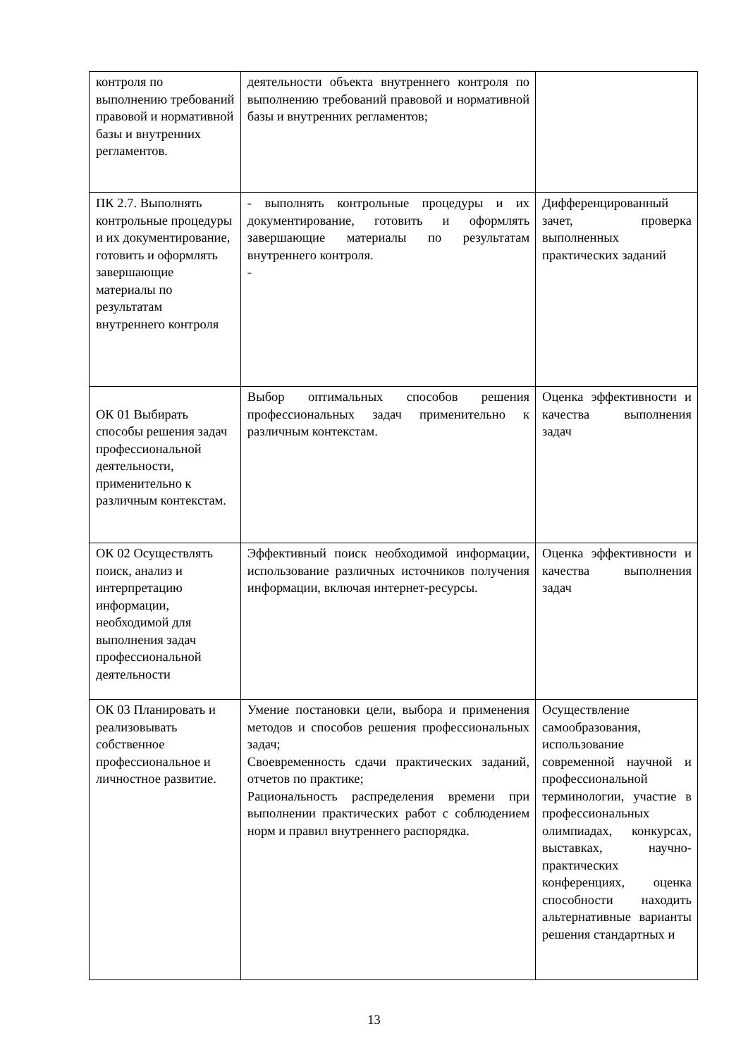| контроля по выполнению требований правовой и нормативной базы и внутренних регламентов. | деятельности объекта внутреннего контроля по выполнению требований правовой и нормативной базы и внутренних регламентов; | |
| ПК 2.7. Выполнять контрольные процедуры и их документирование, готовить и оформлять завершающие материалы по результатам внутреннего контроля | - выполнять контрольные процедуры и их документирование, готовить и оформлять завершающие материалы по результатам внутреннего контроля. - | Дифференцированный зачет, проверка выполненных практических заданий |
| ОК 01 Выбирать способы решения задач профессиональной деятельности, применительно к различным контекстам. | Выбор оптимальных способов решения профессиональных задач применительно к различным контекстам. | Оценка эффективности и качества выполнения задач |
| ОК 02 Осуществлять поиск, анализ и интерпретацию информации, необходимой для выполнения задач профессиональной деятельности | Эффективный поиск необходимой информации, использование различных источников получения информации, включая интернет-ресурсы. | Оценка эффективности и качества выполнения задач |
| ОК 03 Планировать и реализовывать собственное профессиональное и личностное развитие. | Умение постановки цели, выбора и применения методов и способов решения профессиональных задач; Своевременность сдачи практических заданий, отчетов по практике; Рациональность распределения времени при выполнении практических работ с соблюдением норм и правил внутреннего распорядка. | Осуществление самообразования, использование современной научной и профессиональной терминологии, участие в профессиональных олимпиадах, конкурсах, выставках, научно-практических конференциях, оценка способности находить альтернативные варианты решения стандартных и |
13